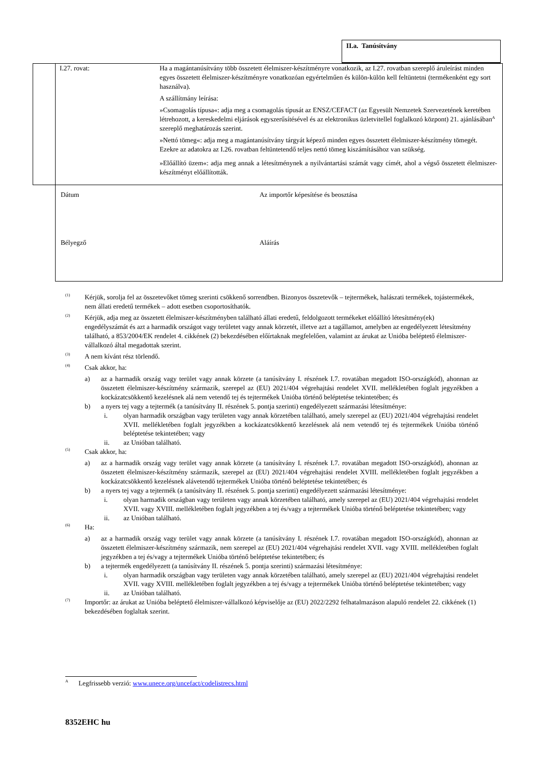II.a. Tanúsítvány
| | I.27. rovat: | Ha a magántanúsítvány több összetett élelmiszer-készítményre vonatkozik, az I.27. rovatban szereplő áruleírást minden egyes összetett élelmiszer-készítményre vonatkozóan egyértelműen és külön-külön kell feltüntetni (termékenként egy sort használva). A szállítmány leírása: »Csomagolás típusa«: adja meg a csomagolás típusát az ENSZ/CEFACT (az Egyesült Nemzetek Szervezetének keretében létrehozott, a kereskedelmi eljárások egyszerűsítésével és az elektronikus üzletvitellel foglalkozó központ) 21. ajánlásában<sup>A</sup> szereplő meghatározás szerint. »Nettó tömeg«: adja meg a magántanúsítvány tárgyát képező minden egyes összetett élelmiszer-készítmény tömegét. Ezekre az adatokra az I.26. rovatban feltüntetendő teljes nettó tömeg kiszámításához van szükség. »Előállító üzem«: adja meg annak a létesítménynek a nyilvántartási számát vagy címét, ahol a végső összetett élelmiszer-készítményt előállították. |
| | Dátum Az importőr képesítése és beosztása Bélyegző Aláírás | |
(1) Kérjük, sorolja fel az összetevőket tömeg szerinti csökkenő sorrendben. Bizonyos összetevők – tejtermékek, halászati termékek, tojástermékek, nem állati eredetű termékek – adott esetben csoportosíthatók.
(2) Kérjük, adja meg az összetett élelmiszer-készítményben található állati eredetű, feldolgozott termékeket előállító létesítmény(ek) engedélyszámát és azt a harmadik országot vagy területet vagy annak körzetét, illetve azt a tagállamot, amelyben az engedélyezett létesítmény található, a 853/2004/EK rendelet 4. cikkének (2) bekezdésében előírtaknak megfelelően, valamint az árukat az Unióba beléptető élelmiszer-vállalkozó által megadottak szerint.
(3) A nem kívánt rész törlendő.
(4) Csak akkor, ha:
a) az a harmadik ország vagy terület vagy annak körzete (a tanúsítvány I. részének I.7. rovatában megadott ISO-országkód), ahonnan az összetett élelmiszer-készítmény származik, szerepel az (EU) 2021/404 végrehajtási rendelet XVII. mellékletében foglalt jegyzékben a kockázatcsökkentő kezelésnek alá nem vetendő tej és tejtermékek Unióba történő beléptetése tekintetében; és
b) a nyers tej vagy a tejtermék (a tanúsítvány II. részének 5. pontja szerinti) engedélyezett származási létesítménye:
i. olyan harmadik országban vagy területen vagy annak körzetében található, amely szerepel az (EU) 2021/404 végrehajtási rendelet XVII. mellékletében foglalt jegyzékben a kockázatcsökkentő kezelésnek alá nem vetendő tej és tejtermékek Unióba történő beléptetése tekintetében; vagy
ii. az Unióban található.
(5) Csak akkor, ha:
a) az a harmadik ország vagy terület vagy annak körzete (a tanúsítvány I. részének I.7. rovatában megadott ISO-országkód), ahonnan az összetett élelmiszer-készítmény származik, szerepel az (EU) 2021/404 végrehajtási rendelet XVIII. mellékletében foglalt jegyzékben a kockázatcsökkentő kezelésnek alávetendő tejtermékek Unióba történő beléptetése tekintetében; és
b) a nyers tej vagy a tejtermék (a tanúsítvány II. részének 5. pontja szerinti) engedélyezett származási létesítménye:
i. olyan harmadik országban vagy területen vagy annak körzetében található, amely szerepel az (EU) 2021/404 végrehajtási rendelet XVII. vagy XVIII. mellékletében foglalt jegyzékben a tej és/vagy a tejtermékek Unióba történő beléptetése tekintetében; vagy
ii. az Unióban található.
(6) Ha:
a) az a harmadik ország vagy terület vagy annak körzete (a tanúsítvány I. részének I.7. rovatában megadott ISO-országkód), ahonnan az összetett élelmiszer-készítmény származik, nem szerepel az (EU) 2021/404 végrehajtási rendelet XVII. vagy XVIII. mellékletében foglalt jegyzékben a tej és/vagy a tejtermékek Unióba történő beléptetése tekintetében; és
b) a tejtermék engedélyezett (a tanúsítvány II. részének 5. pontja szerinti) származási létesítménye:
i. olyan harmadik országban vagy területen vagy annak körzetében található, amely szerepel az (EU) 2021/404 végrehajtási rendelet XVII. vagy XVIII. mellékletében foglalt jegyzékben a tej és/vagy a tejtermékek Unióba történő beléptetése tekintetében; vagy
ii. az Unióban található.
(7) Importőr: az árukat az Unióba beléptető élelmiszer-vállalkozó képviselője az (EU) 2022/2292 felhatalmazáson alapuló rendelet 22. cikkének (1) bekezdésében foglaltak szerint.
A Legfrissebb verzió: www.unece.org/uncefact/codelistrecs.html
8352EHC hu